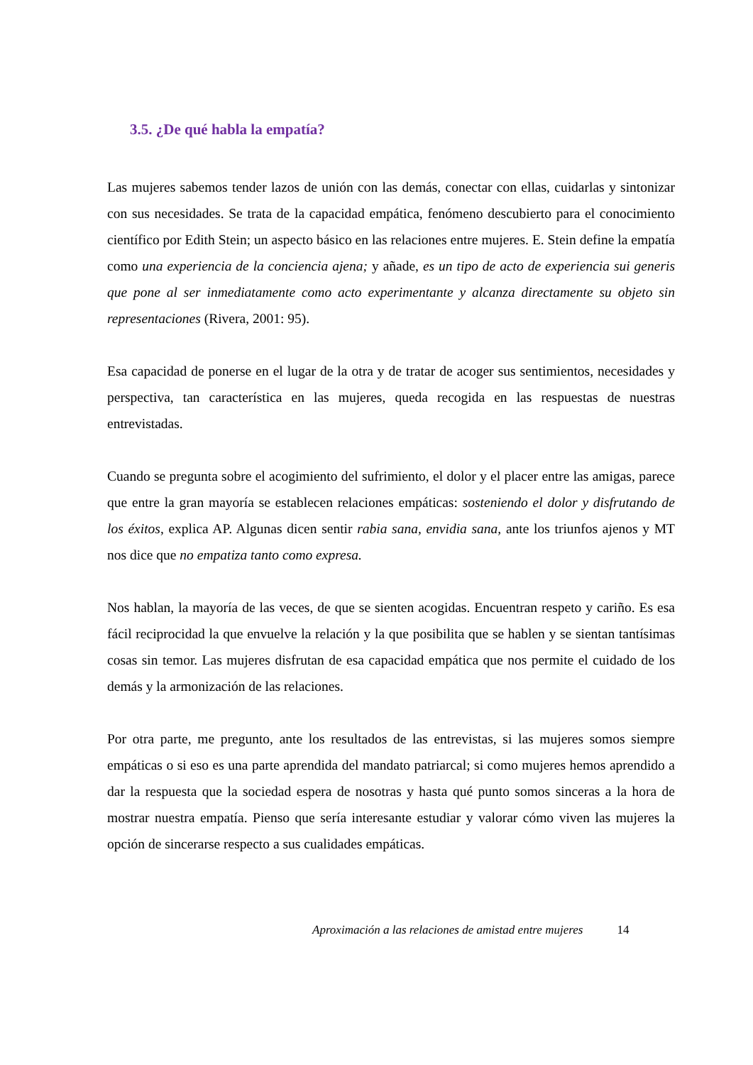3.5. ¿De qué habla la empatía?
Las mujeres sabemos tender lazos de unión con las demás, conectar con ellas, cuidarlas y sintonizar con sus necesidades. Se trata de la capacidad empática, fenómeno descubierto para el conocimiento científico por Edith Stein; un aspecto básico en las relaciones entre mujeres. E. Stein define la empatía como una experiencia de la conciencia ajena; y añade, es un tipo de acto de experiencia sui generis que pone al ser inmediatamente como acto experimentante y alcanza directamente su objeto sin representaciones (Rivera, 2001: 95).
Esa capacidad de ponerse en el lugar de la otra y de tratar de acoger sus sentimientos, necesidades y perspectiva, tan característica en las mujeres, queda recogida en las respuestas de nuestras entrevistadas.
Cuando se pregunta sobre el acogimiento del sufrimiento, el dolor y el placer entre las amigas, parece que entre la gran mayoría se establecen relaciones empáticas: sosteniendo el dolor y disfrutando de los éxitos, explica AP. Algunas dicen sentir rabia sana, envidia sana, ante los triunfos ajenos y MT nos dice que no empatiza tanto como expresa.
Nos hablan, la mayoría de las veces, de que se sienten acogidas. Encuentran respeto y cariño. Es esa fácil reciprocidad la que envuelve la relación y la que posibilita que se hablen y se sientan tantísimas cosas sin temor. Las mujeres disfrutan de esa capacidad empática que nos permite el cuidado de los demás y la armonización de las relaciones.
Por otra parte, me pregunto, ante los resultados de las entrevistas, si las mujeres somos siempre empáticas o si eso es una parte aprendida del mandato patriarcal; si como mujeres hemos aprendido a dar la respuesta que la sociedad espera de nosotras y hasta qué punto somos sinceras a la hora de mostrar nuestra empatía. Pienso que sería interesante estudiar y valorar cómo viven las mujeres la opción de sincerarse respecto a sus cualidades empáticas.
Aproximación a las relaciones de amistad entre mujeres 14